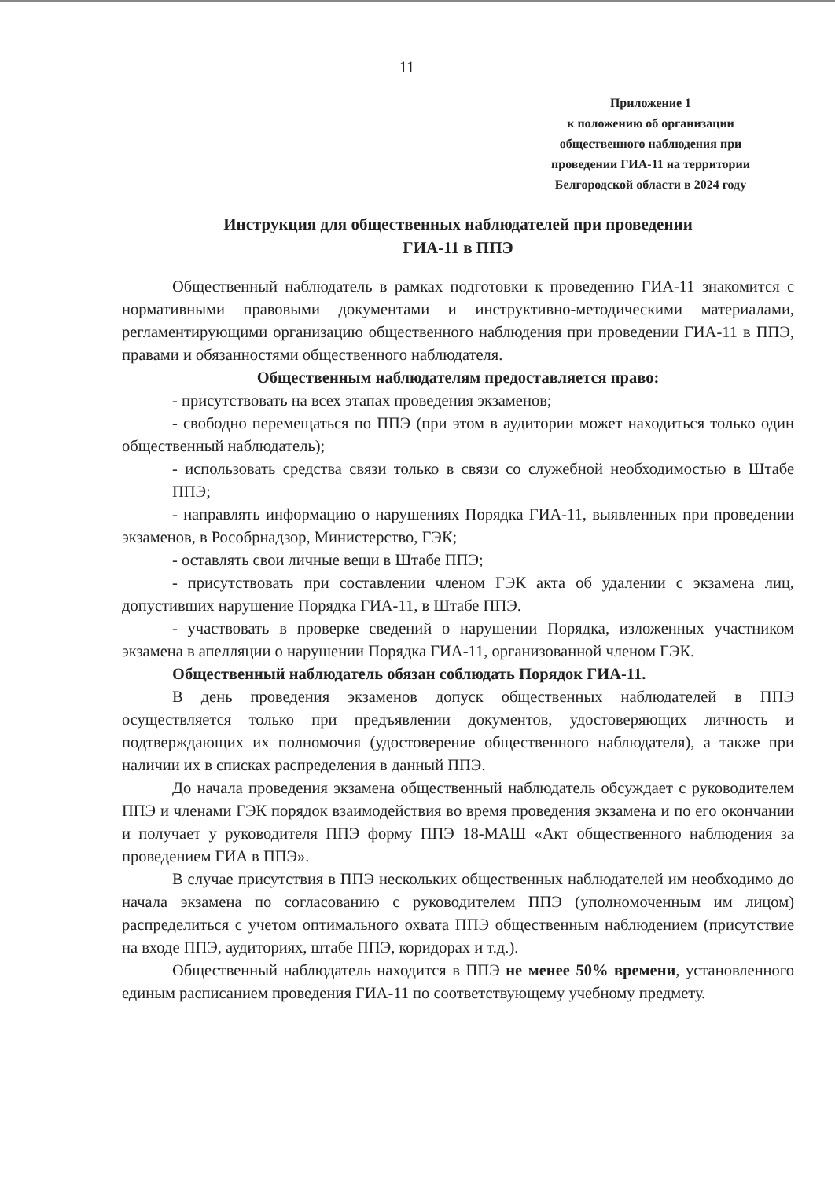11
Приложение 1
к положению об организации
общественного наблюдения при
проведении ГИА-11 на территории
Белгородской области в 2024 году
Инструкция для общественных наблюдателей при проведении
ГИА-11 в ППЭ
Общественный наблюдатель в рамках подготовки к проведению ГИА-11 знакомится с нормативными правовыми документами и инструктивно-методическими материалами, регламентирующими организацию общественного наблюдения при проведении ГИА-11 в ППЭ, правами и обязанностями общественного наблюдателя.
Общественным наблюдателям предоставляется право:
- присутствовать на всех этапах проведения экзаменов;
- свободно перемещаться по ППЭ (при этом в аудитории может находиться только один общественный наблюдатель);
- использовать средства связи только в связи со служебной необходимостью в Штабе ППЭ;
- направлять информацию о нарушениях Порядка ГИА-11, выявленных при проведении экзаменов, в Рособрнадзор, Министерство, ГЭК;
- оставлять свои личные вещи в Штабе ППЭ;
- присутствовать при составлении членом ГЭК акта об удалении с экзамена лиц, допустивших нарушение Порядка ГИА-11, в Штабе ППЭ.
- участвовать в проверке сведений о нарушении Порядка, изложенных участником экзамена в апелляции о нарушении Порядка ГИА-11, организованной членом ГЭК.
Общественный наблюдатель обязан соблюдать Порядок ГИА-11.
В день проведения экзаменов допуск общественных наблюдателей в ППЭ осуществляется только при предъявлении документов, удостоверяющих личность и подтверждающих их полномочия (удостоверение общественного наблюдателя), а также при наличии их в списках распределения в данный ППЭ.
До начала проведения экзамена общественный наблюдатель обсуждает с руководителем ППЭ и членами ГЭК порядок взаимодействия во время проведения экзамена и по его окончании и получает у руководителя ППЭ форму ППЭ 18-МАШ «Акт общественного наблюдения за проведением ГИА в ППЭ».
В случае присутствия в ППЭ нескольких общественных наблюдателей им необходимо до начала экзамена по согласованию с руководителем ППЭ (уполномоченным им лицом) распределиться с учетом оптимального охвата ППЭ общественным наблюдением (присутствие на входе ППЭ, аудиториях, штабе ППЭ, коридорах и т.д.).
Общественный наблюдатель находится в ППЭ не менее 50% времени, установленного единым расписанием проведения ГИА-11 по соответствующему учебному предмету.